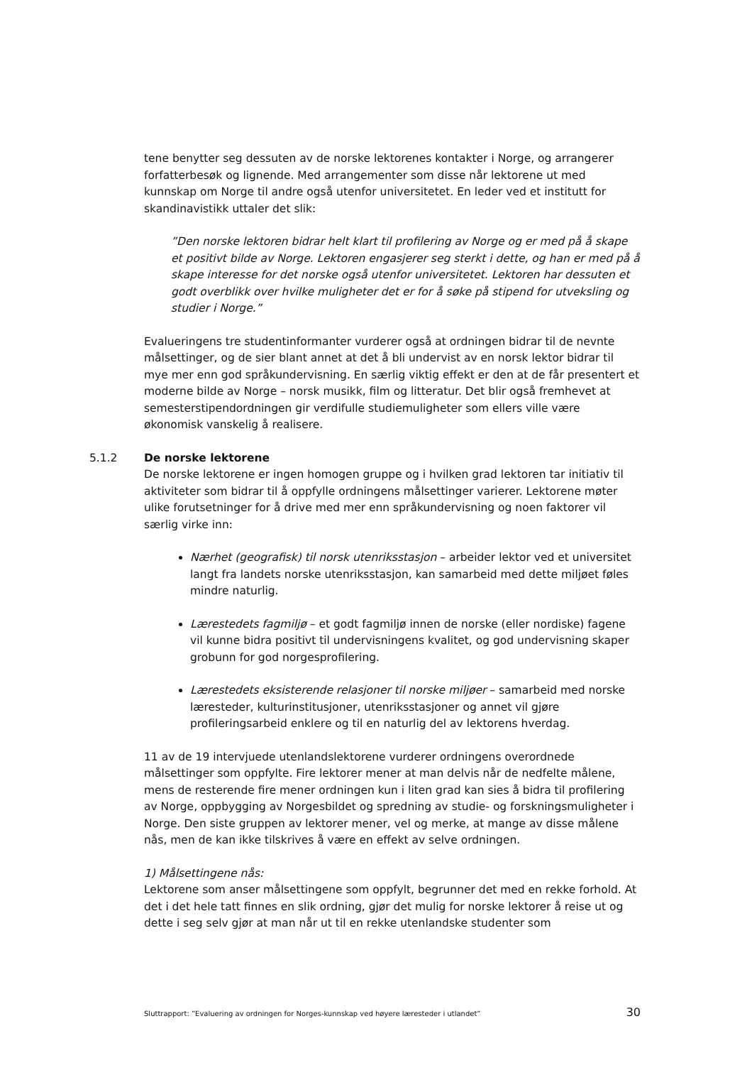tene benytter seg dessuten av de norske lektorenes kontakter i Norge, og arrangerer forfatterbesøk og lignende. Med arrangementer som disse når lektorene ut med kunnskap om Norge til andre også utenfor universitetet. En leder ved et institutt for skandinavistikk uttaler det slik:
”Den norske lektoren bidrar helt klart til profilering av Norge og er med på å skape et positivt bilde av Norge. Lektoren engasjerer seg sterkt i dette, og han er med på å skape interesse for det norske også utenfor universitetet. Lektoren har dessuten et godt overblikk over hvilke muligheter det er for å søke på stipend for utveksling og studier i Norge.”
Evalueringens tre studentinformanter vurderer også at ordningen bidrar til de nevnte målsettinger, og de sier blant annet at det å bli undervist av en norsk lektor bidrar til mye mer enn god språkundervisning. En særlig viktig effekt er den at de får presentert et moderne bilde av Norge – norsk musikk, film og litteratur. Det blir også fremhevet at semesterstipendordningen gir verdifulle studiemuligheter som ellers ville være økonomisk vanskelig å realisere.
5.1.2 De norske lektorene
De norske lektorene er ingen homogen gruppe og i hvilken grad lektoren tar initiativ til aktiviteter som bidrar til å oppfylle ordningens målsettinger varierer. Lektorene møter ulike forutsetninger for å drive med mer enn språkundervisning og noen faktorer vil særlig virke inn:
Nærhet (geografisk) til norsk utenriksstasjon – arbeider lektor ved et universitet langt fra landets norske utenriksstasjon, kan samarbeid med dette miljøet føles mindre naturlig.
Lærestedets fagmiljø – et godt fagmiljø innen de norske (eller nordiske) fagene vil kunne bidra positivt til undervisningens kvalitet, og god undervisning skaper grobunn for god norgesprofilering.
Lærestedets eksisterende relasjoner til norske miljøer – samarbeid med norske læresteder, kulturinstitusjoner, utenriksstasjoner og annet vil gjøre profileringsarbeid enklere og til en naturlig del av lektorens hverdag.
11 av de 19 intervjuede utenlandslektorene vurderer ordningens overordnede målsettinger som oppfylte. Fire lektorer mener at man delvis når de nedfelte målene, mens de resterende fire mener ordningen kun i liten grad kan sies å bidra til profilering av Norge, oppbygging av Norgesbildet og spredning av studie- og forskningsmuligheter i Norge. Den siste gruppen av lektorer mener, vel og merke, at mange av disse målene nås, men de kan ikke tilskrives å være en effekt av selve ordningen.
1) Målsettingene nås:
Lektorene som anser målsettingene som oppfylt, begrunner det med en rekke forhold. At det i det hele tatt finnes en slik ordning, gjør det mulig for norske lektorer å reise ut og dette i seg selv gjør at man når ut til en rekke utenlandske studenter som
Sluttrapport: ”Evaluering av ordningen for Norges-kunnskap ved høyere læresteder i utlandet” 30